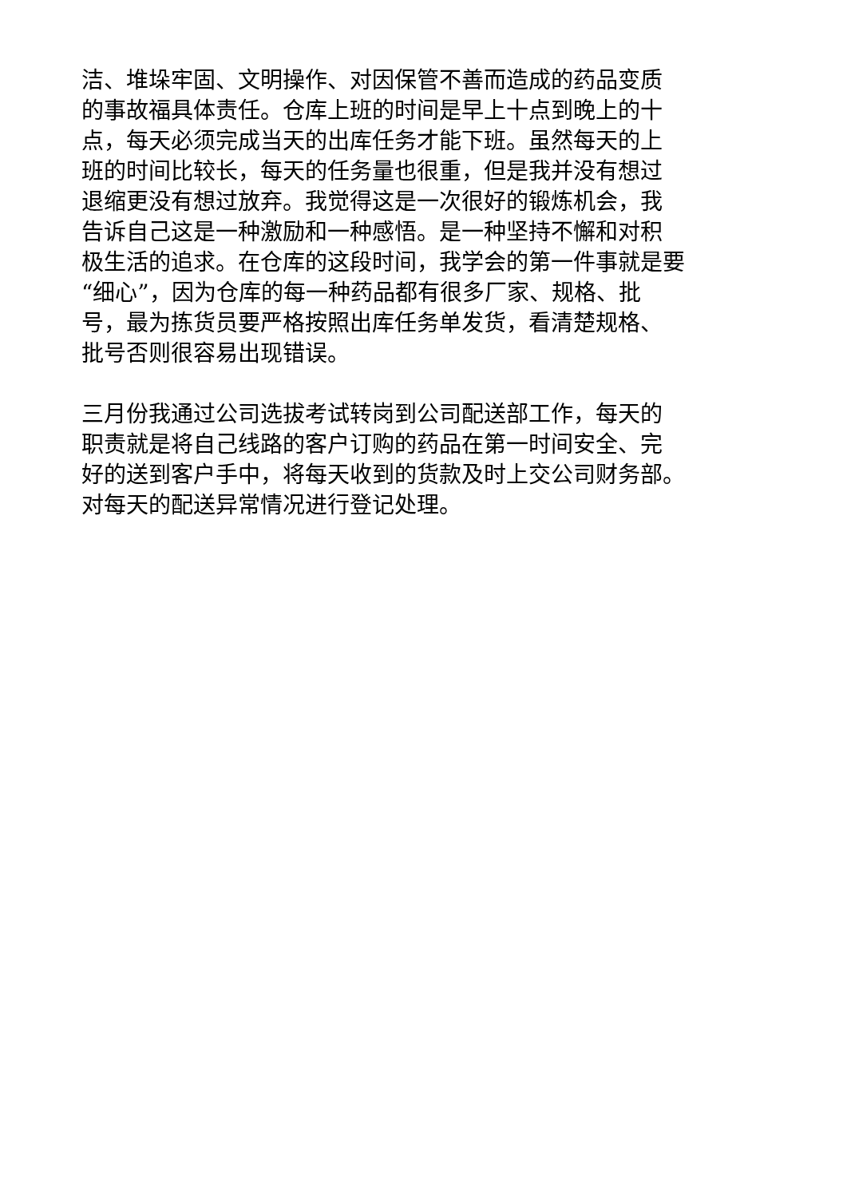洁、堆垛牢固、文明操作、对因保管不善而造成的药品变质
的事故福具体责任。仓库上班的时间是早上十点到晚上的十
点，每天必须完成当天的出库任务才能下班。虽然每天的上
班的时间比较长，每天的任务量也很重，但是我并没有想过
退缩更没有想过放弃。我觉得这是一次很好的锻炼机会，我
告诉自己这是一种激励和一种感悟。是一种坚持不懈和对积
极生活的追求。在仓库的这段时间，我学会的第一件事就是要
“细心”，因为仓库的每一种药品都有很多厂家、规格、批
号，最为拣货员要严格按照出库任务单发货，看清楚规格、
批号否则很容易出现错误。
三月份我通过公司选拔考试转岗到公司配送部工作，每天的
职责就是将自己线路的客户订购的药品在第一时间安全、完
好的送到客户手中，将每天收到的货款及时上交公司财务部。
对每天的配送异常情况进行登记处理。